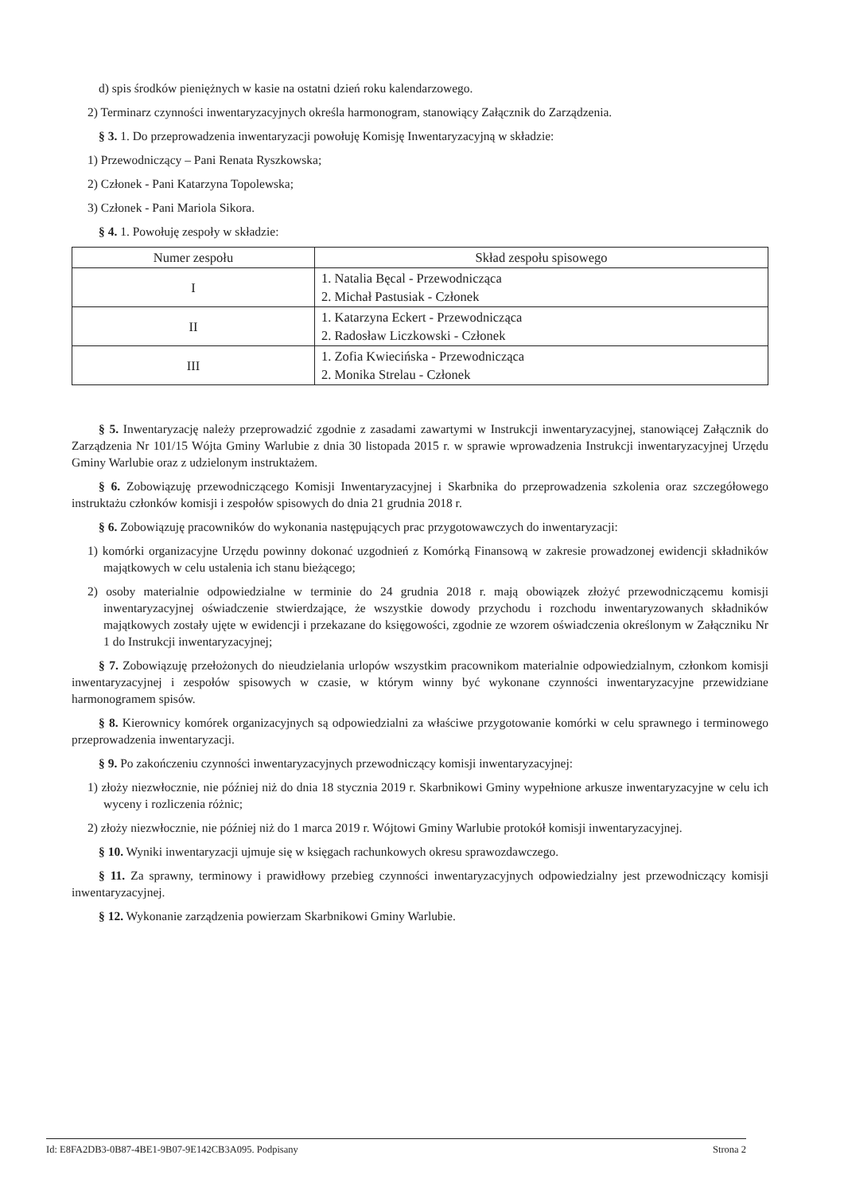d) spis środków pieniężnych w kasie na ostatni dzień roku kalendarzowego.
2) Terminarz czynności inwentaryzacyjnych określa harmonogram, stanowiący Załącznik do Zarządzenia.
§ 3. 1. Do przeprowadzenia inwentaryzacji powołuję Komisję Inwentaryzacyjną w składzie:
1) Przewodniczący – Pani Renata Ryszkowska;
2) Członek - Pani Katarzyna Topolewska;
3) Członek - Pani Mariola Sikora.
§ 4. 1. Powołuję zespoły w składzie:
| Numer zespołu | Skład zespołu spisowego |
| --- | --- |
| I | 1. Natalia Bęcal - Przewodnicząca 2. Michał Pastusiak - Członek |
| II | 1. Katarzyna Eckert - Przewodnicząca 2. Radosław Liczkowski - Członek |
| III | 1. Zofia Kwiecińska - Przewodnicząca 2. Monika Strelau - Członek |
§ 5. Inwentaryzację należy przeprowadzić zgodnie z zasadami zawartymi w Instrukcji inwentaryzacyjnej, stanowiącej Załącznik do Zarządzenia Nr 101/15 Wójta Gminy Warlubie z dnia 30 listopada 2015 r. w sprawie wprowadzenia Instrukcji inwentaryzacyjnej Urzędu Gminy Warlubie oraz z udzielonym instruktażem.
§ 6. Zobowiązuję przewodniczącego Komisji Inwentaryzacyjnej i Skarbnika do przeprowadzenia szkolenia oraz szczegółowego instruktażu członków komisji i zespołów spisowych do dnia 21 grudnia 2018 r.
§ 6. Zobowiązuję pracowników do wykonania następujących prac przygotowawczych do inwentaryzacji:
1) komórki organizacyjne Urzędu powinny dokonać uzgodnień z Komórką Finansową w zakresie prowadzonej ewidencji składników majątkowych w celu ustalenia ich stanu bieżącego;
2) osoby materialnie odpowiedzialne w terminie do 24 grudnia 2018 r. mają obowiązek złożyć przewodniczącemu komisji inwentaryzacyjnej oświadczenie stwierdzające, że wszystkie dowody przychodu i rozchodu inwentaryzowanych składników majątkowych zostały ujęte w ewidencji i przekazane do księgowości, zgodnie ze wzorem oświadczenia określonym w Załączniku Nr 1 do Instrukcji inwentaryzacyjnej;
§ 7. Zobowiązuję przełożonych do nieudzielania urlopów wszystkim pracownikom materialnie odpowiedzialnym, członkom komisji inwentaryzacyjnej i zespołów spisowych w czasie, w którym winny być wykonane czynności inwentaryzacyjne przewidziane harmonogramem spisów.
§ 8. Kierownicy komórek organizacyjnych są odpowiedzialni za właściwe przygotowanie komórki w celu sprawnego i terminowego przeprowadzenia inwentaryzacji.
§ 9. Po zakończeniu czynności inwentaryzacyjnych przewodniczący komisji inwentaryzacyjnej:
1) złoży niezwłocznie, nie później niż do dnia 18 stycznia 2019 r. Skarbnikowi Gminy wypełnione arkusze inwentaryzacyjne w celu ich wyceny i rozliczenia różnic;
2) złoży niezwłocznie, nie później niż do 1 marca 2019 r. Wójtowi Gminy Warlubie protokół komisji inwentaryzacyjnej.
§ 10. Wyniki inwentaryzacji ujmuje się w księgach rachunkowych okresu sprawozdawczego.
§ 11. Za sprawny, terminowy i prawidłowy przebieg czynności inwentaryzacyjnych odpowiedzialny jest przewodniczący komisji inwentaryzacyjnej.
§ 12. Wykonanie zarządzenia powierzam Skarbnikowi Gminy Warlubie.
Id: E8FA2DB3-0B87-4BE1-9B07-9E142CB3A095. Podpisany Strona 2